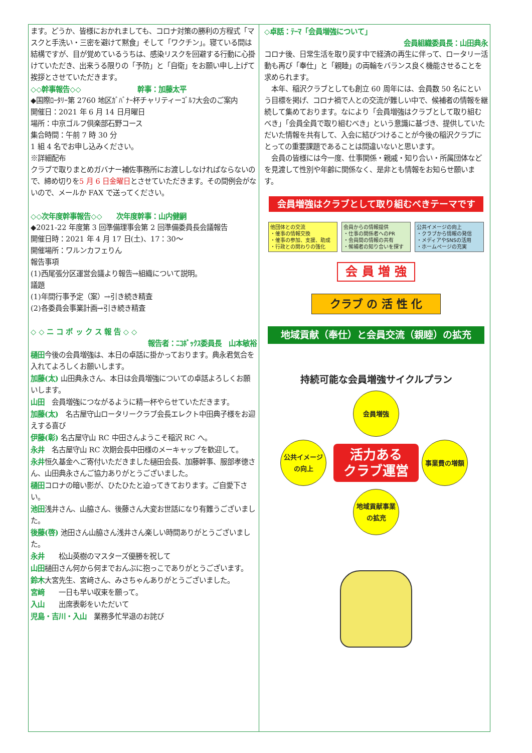ます。どうか、皆様におかれましても、コロナ対策の勝利の方程式「マスクと手洗い・三密を避けて黙食」そして「ワクチン」。寝ている間は結構ですが、目が覚めているうちは、感染リスクを回避する行動に心掛けていただき、出来うる限りの「予防」と「自衛」をお願い申し上げて挨拶とさせていただきます。
◇◇幹事報告◇◇　　　　　　　　幹事：加藤太平
◆国際ﾛｰﾀﾘｰ第 2760 地区ｶﾞﾊﾞﾅｰ杯チャリティーｺﾞﾙﾌ大会のご案内
開催日：2021 年 6 月 14 日月曜日
場所：中京ゴルフ倶楽部石野コース
集合時間：午前 7 時 30 分
1 組 4 名でお申し込みください。
※詳細配布
クラブで取りまとめガバナー補佐事務所にお渡ししなければならないので、締め切りを5 月 6 日金曜日とさせていただきます。その間例会がないので、メールか FAX で送ってください。
◇◇次年度幹事報告◇◇　　次年度幹事：山内健嗣
◆2021-22 年度第 3 回準備理事会第 2 回準備委員長会議報告
開催日時：2021 年 4 月 17 日(土)、17：30～
開催場所：ワルンカフェりん
報告事項
(1)西尾張分区運営会議より報告→組織について説明。
議題
(1)年間行事予定（案）→引き続き精査
(2)各委員会事業計画→引き続き精査
◇ ◇ ニ コ ボ ッ ク ス 報 告 ◇ ◇
報告者：ﾆｺﾎﾞｯｸｽ委員長　山本敏裕
樋田今後の会員増強は、本日の卓話に掛かっております。典永君気合を入れてよろしくお願いします。
加藤(太) 山田典永さん、本日は会員増強についての卓話よろしくお願いします。
山田　会員増強につながるように精一杯やらせていただきます。
加藤(太)　名古屋守山ロータリークラブ会長エレクト中田典子様をお迎えする喜び
伊藤(彰) 名古屋守山 RC 中田さんようこそ稲沢 RC へ。
永井　名古屋守山 RC 次期会長中田様のメーキャップを歓迎して。
永井恒久基金へご寄付いただきました樋田会長、加藤幹事、服部孝徳さん、山田典永さんご協力ありがとうございました。
樋田コロナの暗い影が、ひたひたと迫ってきております。ご自愛下さい。
池田浅井さん、山脇さん、後藤さん大変お世話になり有難うございました。
後藤(啓) 池田さん山脇さん浅井さん楽しい時間ありがとうございました。
永井　　松山英樹のマスターズ優勝を祝して
山田樋田さん何から何までおんぶに抱っこでありがとうございます。
鈴木大宮先生、宮﨑さん、みさちゃんありがとうございました。
宮﨑　　一日も早い収束を願って。
入山　　出席表彰をいただいて
児島・吉川・入山　業務多忙早退のお詫び
◇卓話：ﾃｰﾏ「会員増強について」
会員組織委員長：山田典永
コロナ後、日常生活を取り戻す中で経済の再生に伴って、ロータリー活動も再び「奉仕」と「親睦」の両輪をバランス良く機能させることを求められます。
　本年、稲沢クラブとしても創立 60 周年には、会員数 50 名にという目標を掲げ、コロナ禍で人との交流が難しい中で、候補者の情報を継続して集めております。なにより「会員増強はクラブとして取り組むべき」「会員全員で取り組むべき」という意識に基づき、提供していただいた情報を共有して、入会に結びつけることが今後の稲沢クラブにとっての重要課題であることは間違いないと思います。
　会員の皆様には今一度、仕事関係・親戚・知り合い・所属団体などを見渡して性別や年齢に関係なく、是非とも情報をお知らせ願います。
会員増強はクラブとして取り組むべきテーマです
他団体との交流
・催事の情報交換
・催事の参加、支援、助成
・行政との関わりの強化
会員からの情報提供
・仕事の関係者へのPR
・会員間の情報の共有
・候補者の知り合いを探す
公共イメージの向上
・クラブから情報の発信
・メディアやSNSの活用
・ホームページの充実
会 員 増 強
クラブ の 活 性 化
地域貢献（奉仕）と会員交流（親睦）の拡充
持続可能な会員増強サイクルプラン
会員増強
公共イメージの向上
活力ある
クラブ運営
事業費の増額
地域貢献事業の拡充